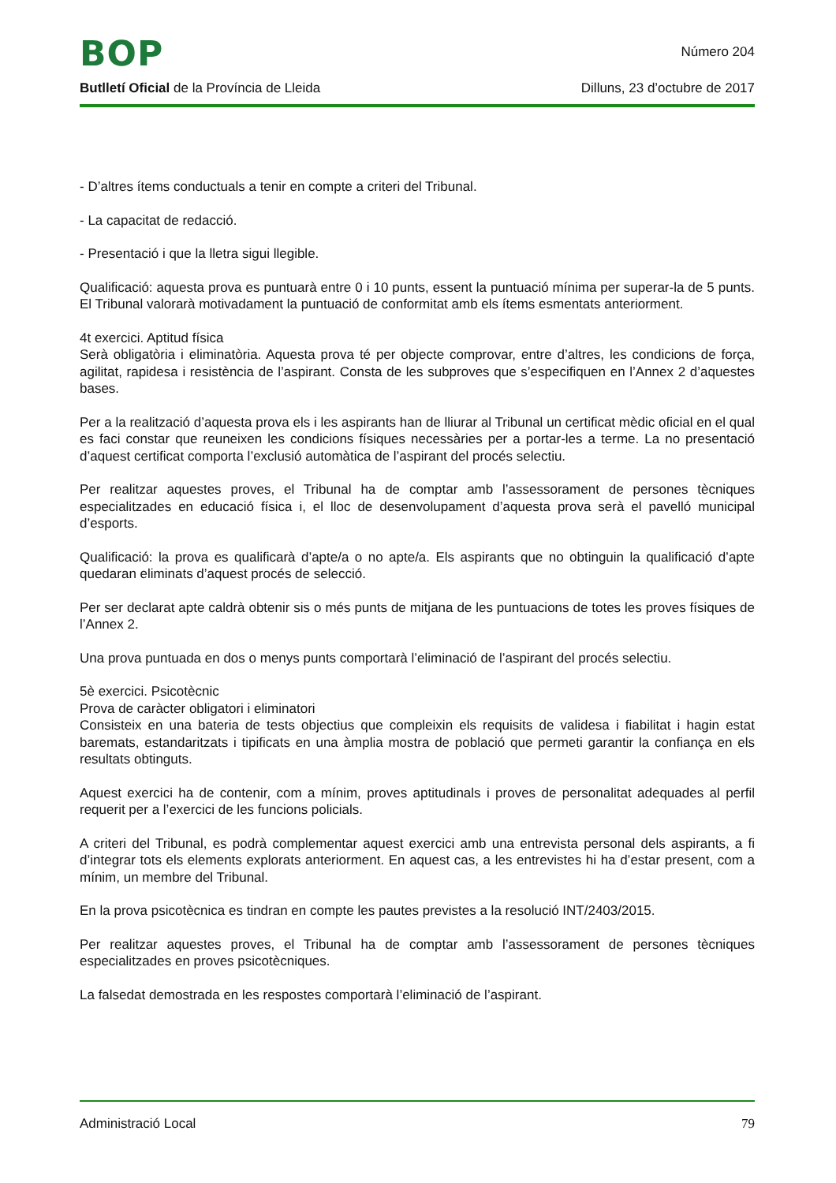BOP
Número 204
Butlletí Oficial de la Província de Lleida Dilluns, 23 d’octubre de 2017
- D’altres ítems conductuals a tenir en compte a criteri del Tribunal.
- La capacitat de redacció.
- Presentació i que la lletra sigui llegible.
Qualificació: aquesta prova es puntuarà entre 0 i 10 punts, essent la puntuació mínima per superar-la de 5 punts. El Tribunal valorarà motivadament la puntuació de conformitat amb els ítems esmentats anteriorment.
4t exercici. Aptitud física
Serà obligatòria i eliminatòria. Aquesta prova té per objecte comprovar, entre d’altres, les condicions de força, agilitat, rapidesa i resistència de l’aspirant. Consta de les subproves que s’especifiquen en l’Annex 2 d’aquestes bases.
Per a la realització d’aquesta prova els i les aspirants han de lliurar al Tribunal un certificat mèdic oficial en el qual es faci constar que reuneixen les condicions físiques necessàries per a portar-les a terme. La no presentació d’aquest certificat comporta l’exclusió automàtica de l’aspirant del procés selectiu.
Per realitzar aquestes proves, el Tribunal ha de comptar amb l’assessorament de persones tècniques especialitzades en educació física i, el lloc de desenvolupament d’aquesta prova serà el pavelló municipal d’esports.
Qualificació: la prova es qualificarà d’apte/a o no apte/a. Els aspirants que no obtinguin la qualificació d’apte quedaran eliminats d’aquest procés de selecció.
Per ser declarat apte caldrà obtenir sis o més punts de mitjana de les puntuacions de totes les proves físiques de l’Annex 2.
Una prova puntuada en dos o menys punts comportarà l’eliminació de l’aspirant del procés selectiu.
5è exercici. Psicotècnic
Prova de caràcter obligatori i eliminatori
Consisteix en una bateria de tests objectius que compleixin els requisits de validesa i fiabilitat i hagin estat baremats, estandaritzats i tipificats en una àmplia mostra de població que permeti garantir la confiança en els resultats obtinguts.
Aquest exercici ha de contenir, com a mínim, proves aptitudinals i proves de personalitat adequades al perfil requerit per a l’exercici de les funcions policials.
A criteri del Tribunal, es podrà complementar aquest exercici amb una entrevista personal dels aspirants, a fi d’integrar tots els elements explorats anteriorment. En aquest cas, a les entrevistes hi ha d’estar present, com a mínim, un membre del Tribunal.
En la prova psicotècnica es tindran en compte les pautes previstes a la resolució INT/2403/2015.
Per realitzar aquestes proves, el Tribunal ha de comptar amb l’assessorament de persones tècniques especialitzades en proves psicotècniques.
La falsedat demostrada en les respostes comportarà l’eliminació de l’aspirant.
Administració Local 79